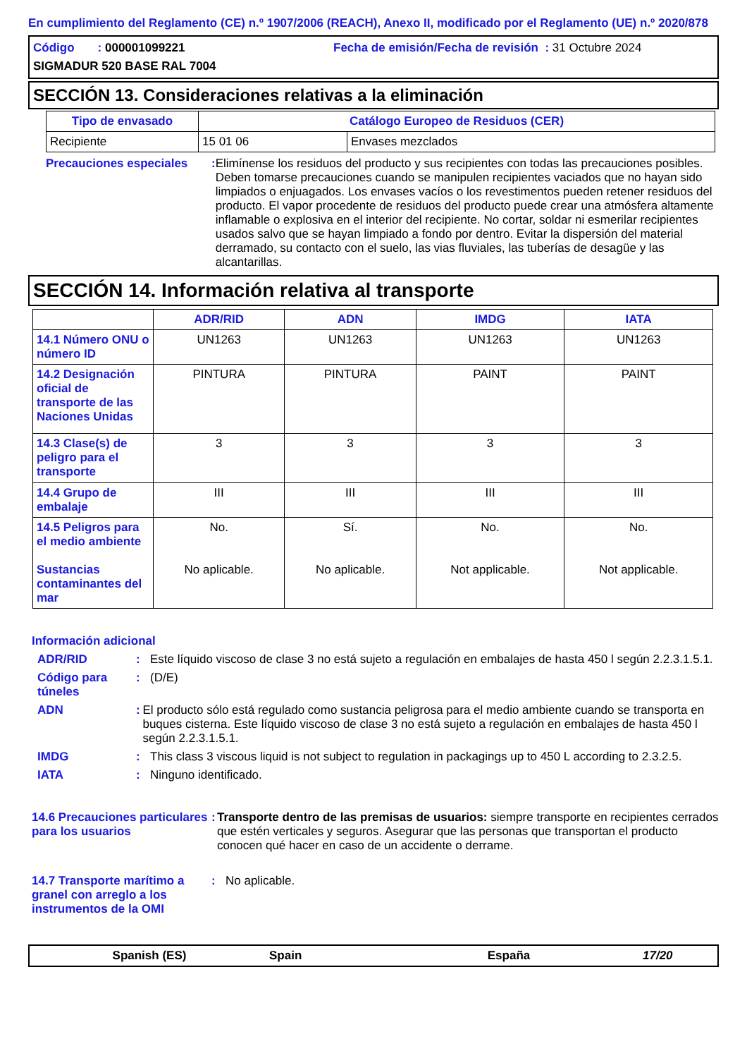En cumplimiento del Reglamento (CE) n.º 1907/2006 (REACH), Anexo II, modificado por el Reglamento (UE) n.º 2020/878
Código : 000001099221 Fecha de emisión/Fecha de revisión : 31 Octubre 2024
SIGMADUR 520 BASE RAL 7004
SECCIÓN 13. Consideraciones relativas a la eliminación
| Tipo de envasado | Catálogo Europeo de Residuos (CER) | |
| --- | --- | --- |
| Recipiente | 15 01 06 | Envases mezclados |
Precauciones especiales : Elimínense los residuos del producto y sus recipientes con todas las precauciones posibles. Deben tomarse precauciones cuando se manipulen recipientes vaciados que no hayan sido limpiados o enjuagados. Los envases vacíos o los revestimentos pueden retener residuos del producto. El vapor procedente de residuos del producto puede crear una atmósfera altamente inflamable o explosiva en el interior del recipiente. No cortar, soldar ni esmerilar recipientes usados salvo que se hayan limpiado a fondo por dentro. Evitar la dispersión del material derramado, su contacto con el suelo, las vias fluviales, las tuberías de desagüe y las alcantarillas.
SECCIÓN 14. Información relativa al transporte
| | ADR/RID | ADN | IMDG | IATA |
| --- | --- | --- | --- | --- |
| 14.1 Número ONU o número ID | UN1263 | UN1263 | UN1263 | UN1263 |
| 14.2 Designación oficial de transporte de las Naciones Unidas | PINTURA | PINTURA | PAINT | PAINT |
| 14.3 Clase(s) de peligro para el transporte | 3 | 3 | 3 | 3 |
| 14.4 Grupo de embalaje | III | III | III | III |
| 14.5 Peligros para el medio ambiente Sustancias contaminantes del mar | No. No aplicable. | Sí. No aplicable. | No. Not applicable. | No. Not applicable. |
Información adicional
ADR/RID : Este líquido viscoso de clase 3 no está sujeto a regulación en embalajes de hasta 450 l según 2.2.3.1.5.1.
Código para túneles
: (D/E)
ADN : El producto sólo está regulado como sustancia peligrosa para el medio ambiente cuando se transporta en buques cisterna. Este líquido viscoso de clase 3 no está sujeto a regulación en embalajes de hasta 450 l según 2.2.3.1.5.1.
IMDG : This class 3 viscous liquid is not subject to regulation in packagings up to 450 L according to 2.3.2.5.
IATA : Ninguno identificado.
14.6 Precauciones particulares para los usuarios
: Transporte dentro de las premisas de usuarios: siempre transporte en recipientes cerrados que estén verticales y seguros. Asegurar que las personas que transportan el producto conocen qué hacer en caso de un accidente o derrame.
14.7 Transporte marítimo a granel con arreglo a los instrumentos de la OMI
: No aplicable.
Spanish (ES) Spain España 17/20